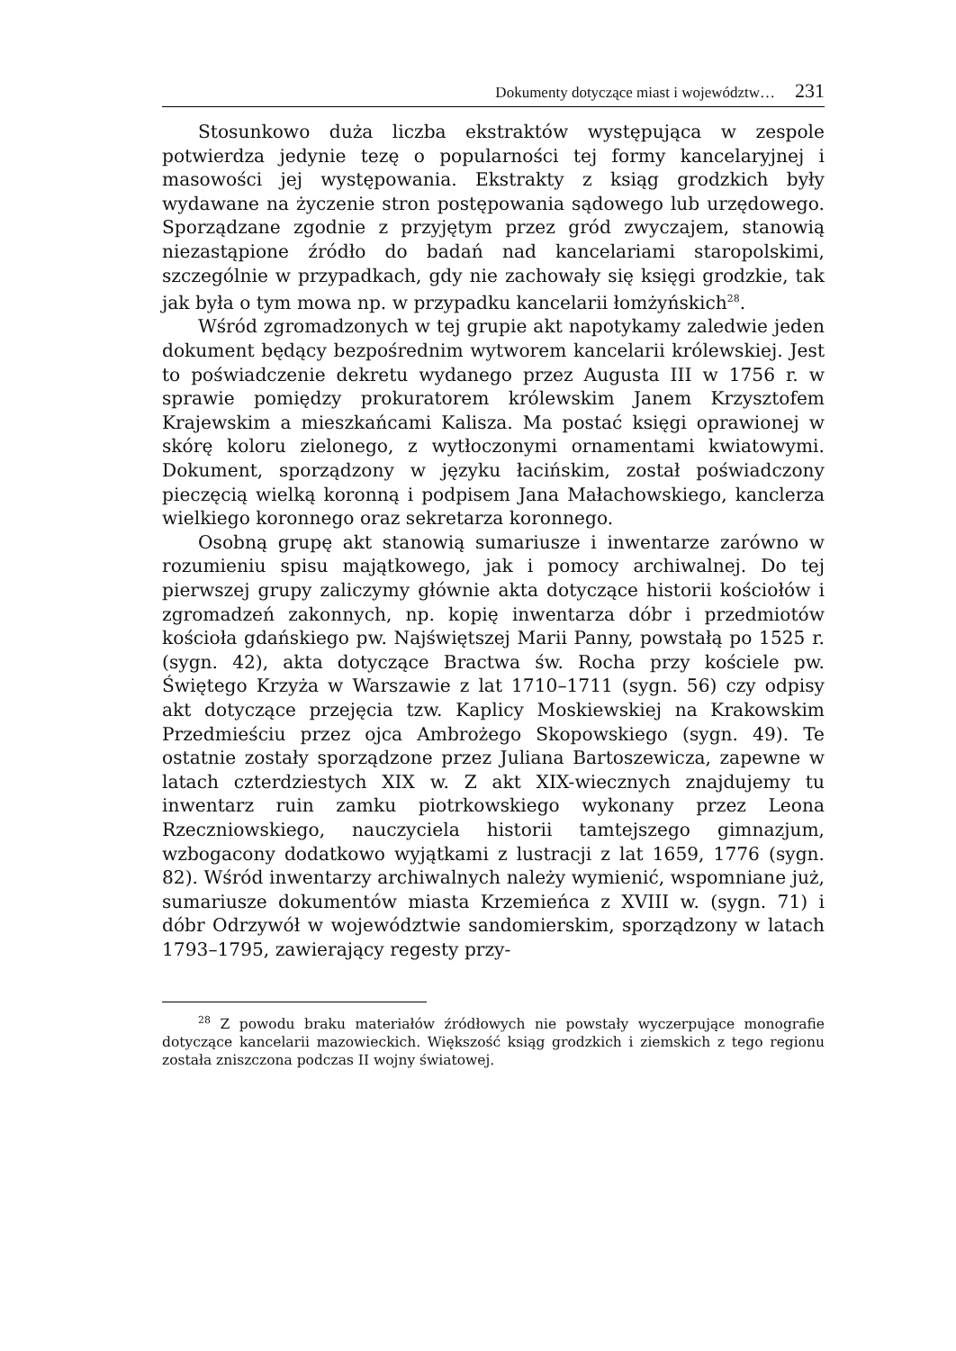Dokumenty dotyczące miast i województw… 231
Stosunkowo duża liczba ekstraktów występująca w zespole potwierdza jedynie tezę o popularności tej formy kancelaryjnej i masowości jej występowania. Ekstrakty z ksiąg grodzkich były wydawane na życzenie stron postępowania sądowego lub urzędowego. Sporządzane zgodnie z przyjętym przez gród zwyczajem, stanowią niezastąpione źródło do badań nad kancelariami staropolskimi, szczególnie w przypadkach, gdy nie zachowały się księgi grodzkie, tak jak była o tym mowa np. w przypadku kancelarii łomżyńskich<sup>28</sup>.
Wśród zgromadzonych w tej grupie akt napotykamy zaledwie jeden dokument będący bezpośrednim wytworem kancelarii królewskiej. Jest to poświadczenie dekretu wydanego przez Augusta III w 1756 r. w sprawie pomiędzy prokuratorem królewskim Janem Krzysztofem Krajewskim a mieszkańcami Kalisza. Ma postać księgi oprawionej w skórę koloru zielonego, z wytłoczonymi ornamentami kwiatowymi. Dokument, sporządzony w języku łacińskim, został poświadczony pieczęcią wielką koronną i podpisem Jana Małachowskiego, kanclerza wielkiego koronnego oraz sekretarza koronnego.
Osobną grupę akt stanowią sumariusze i inwentarze zarówno w rozumieniu spisu majątkowego, jak i pomocy archiwalnej. Do tej pierwszej grupy zaliczymy głównie akta dotyczące historii kościołów i zgromadzeń zakonnych, np. kopię inwentarza dóbr i przedmiotów kościoła gdańskiego pw. Najświętszej Marii Panny, powstałą po 1525 r. (sygn. 42), akta dotyczące Bractwa św. Rocha przy kościele pw. Świętego Krzyża w Warszawie z lat 1710–1711 (sygn. 56) czy odpisy akt dotyczące przejęcia tzw. Kaplicy Moskiewskiej na Krakowskim Przedmieściu przez ojca Ambrożego Skopowskiego (sygn. 49). Te ostatnie zostały sporządzone przez Juliana Bartoszewicza, zapewne w latach czterdziestych XIX w. Z akt XIX-wiecznych znajdujemy tu inwentarz ruin zamku piotrkowskiego wykonany przez Leona Rzeczniowskiego, nauczyciela historii tamtejszego gimnazjum, wzbogacony dodatkowo wyjątkami z lustracji z lat 1659, 1776 (sygn. 82). Wśród inwentarzy archiwalnych należy wymienić, wspomniane już, sumariusze dokumentów miasta Krzemieńca z XVIII w. (sygn. 71) i dóbr Odrzywół w województwie sandomierskim, sporządzony w latach 1793–1795, zawierający regesty przy-
<sup>28</sup> Z powodu braku materiałów źródłowych nie powstały wyczerpujące monografie dotyczące kancelarii mazowieckich. Większość ksiąg grodzkich i ziemskich z tego regionu została zniszczona podczas II wojny światowej.